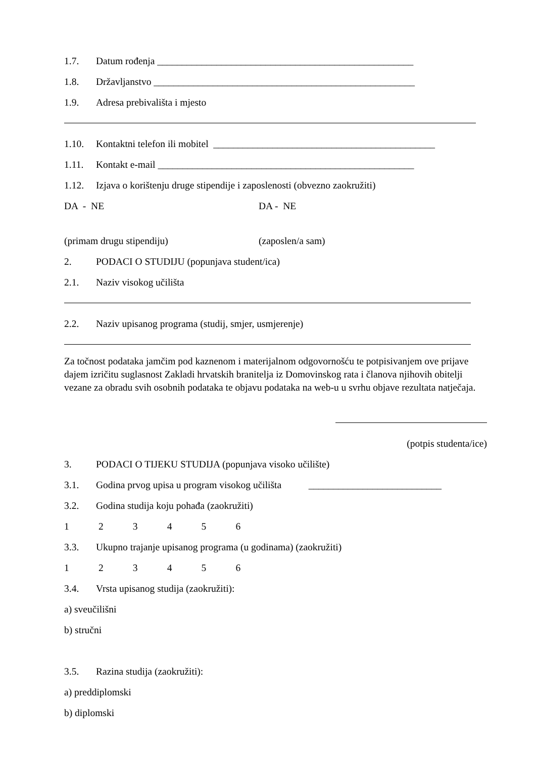1.7. Datum rođenja ____________________________________________________
1.8. Državljanstvo _____________________________________________________
1.9. Adresa prebivališta i mjesto
1.10. Kontaktni telefon ili mobitel _____________________________________________
1.11. Kontakt e-mail ____________________________________________________
1.12. Izjava o korištenju druge stipendije i zaposlenosti (obvezno zaokružiti)
DA - NE DA - NE
(primam drugu stipendiju) (zaposlen/a sam)
2. PODACI O STUDIJU (popunjava student/ica)
2.1. Naziv visokog učilišta
2.2. Naziv upisanog programa (studij, smjer, usmjerenje)
Za točnost podataka jamčim pod kaznenom i materijalnom odgovornošću te potpisivanjem ove prijave dajem izričitu suglasnost Zakladi hrvatskih branitelja iz Domovinskog rata i članova njihovih obitelji vezane za obradu svih osobnih podataka te objavu podataka na web-u u svrhu objave rezultata natječaja.
(potpis studenta/ice)
3. PODACI O TIJEKU STUDIJA (popunjava visoko učilište)
3.1. Godina prvog upisa u program visokog učilišta ___________________________
3.2. Godina studija koju pohađa (zaokružiti)
1 2 3 4 5 6
3.3. Ukupno trajanje upisanog programa (u godinama) (zaokružiti)
1 2 3 4 5 6
3.4. Vrsta upisanog studija (zaokružiti):
a) sveučilišni
b) stručni
3.5. Razina studija (zaokružiti):
a) preddiplomski
b) diplomski